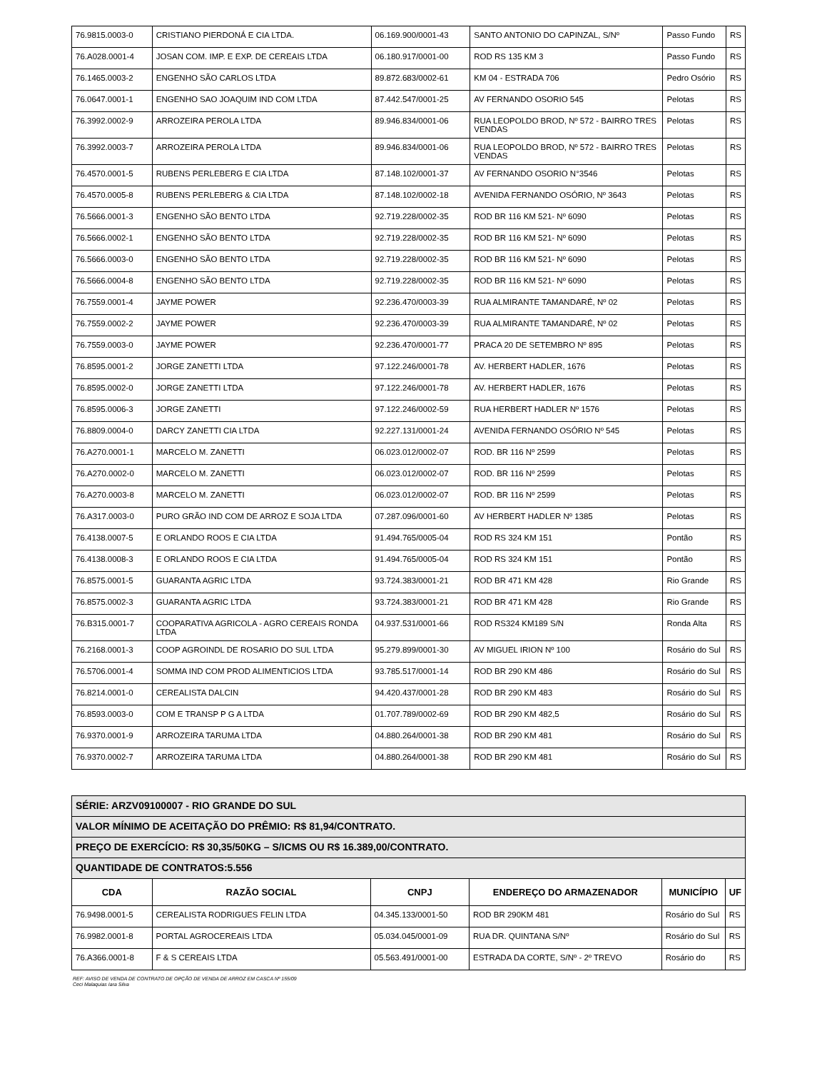| 76.9815.0003-0 | CRISTIANO PIERDONÁ E CIA LTDA. | 06.169.900/0001-43 | SANTO ANTONIO DO CAPINZAL, S/Nº | Passo Fundo | RS |
| 76.A028.0001-4 | JOSAN COM. IMP. E EXP. DE CEREAIS LTDA | 06.180.917/0001-00 | ROD RS 135 KM 3 | Passo Fundo | RS |
| 76.1465.0003-2 | ENGENHO SÃO CARLOS LTDA | 89.872.683/0002-61 | KM 04 - ESTRADA 706 | Pedro Osório | RS |
| 76.0647.0001-1 | ENGENHO SAO JOAQUIM IND COM LTDA | 87.442.547/0001-25 | AV FERNANDO OSORIO 545 | Pelotas | RS |
| 76.3992.0002-9 | ARROZEIRA PEROLA LTDA | 89.946.834/0001-06 | RUA LEOPOLDO BROD, Nº 572 - BAIRRO TRES VENDAS | Pelotas | RS |
| 76.3992.0003-7 | ARROZEIRA PEROLA LTDA | 89.946.834/0001-06 | RUA LEOPOLDO BROD, Nº 572 - BAIRRO TRES VENDAS | Pelotas | RS |
| 76.4570.0001-5 | RUBENS PERLEBERG E CIA LTDA | 87.148.102/0001-37 | AV FERNANDO OSORIO N°3546 | Pelotas | RS |
| 76.4570.0005-8 | RUBENS PERLEBERG & CIA LTDA | 87.148.102/0002-18 | AVENIDA FERNANDO OSÓRIO, Nº 3643 | Pelotas | RS |
| 76.5666.0001-3 | ENGENHO SÃO BENTO LTDA | 92.719.228/0002-35 | ROD BR 116 KM 521- Nº 6090 | Pelotas | RS |
| 76.5666.0002-1 | ENGENHO SÃO BENTO LTDA | 92.719.228/0002-35 | ROD BR 116 KM 521- Nº 6090 | Pelotas | RS |
| 76.5666.0003-0 | ENGENHO SÃO BENTO LTDA | 92.719.228/0002-35 | ROD BR 116 KM 521- Nº 6090 | Pelotas | RS |
| 76.5666.0004-8 | ENGENHO SÃO BENTO LTDA | 92.719.228/0002-35 | ROD BR 116 KM 521- Nº 6090 | Pelotas | RS |
| 76.7559.0001-4 | JAYME POWER | 92.236.470/0003-39 | RUA ALMIRANTE TAMANDARÉ, Nº 02 | Pelotas | RS |
| 76.7559.0002-2 | JAYME POWER | 92.236.470/0003-39 | RUA ALMIRANTE TAMANDARÉ, Nº 02 | Pelotas | RS |
| 76.7559.0003-0 | JAYME POWER | 92.236.470/0001-77 | PRACA 20 DE SETEMBRO Nº 895 | Pelotas | RS |
| 76.8595.0001-2 | JORGE ZANETTI LTDA | 97.122.246/0001-78 | AV. HERBERT HADLER, 1676 | Pelotas | RS |
| 76.8595.0002-0 | JORGE ZANETTI LTDA | 97.122.246/0001-78 | AV. HERBERT HADLER, 1676 | Pelotas | RS |
| 76.8595.0006-3 | JORGE ZANETTI | 97.122.246/0002-59 | RUA HERBERT HADLER Nº 1576 | Pelotas | RS |
| 76.8809.0004-0 | DARCY ZANETTI CIA LTDA | 92.227.131/0001-24 | AVENIDA FERNANDO OSÓRIO Nº 545 | Pelotas | RS |
| 76.A270.0001-1 | MARCELO M. ZANETTI | 06.023.012/0002-07 | ROD. BR 116 Nº 2599 | Pelotas | RS |
| 76.A270.0002-0 | MARCELO M. ZANETTI | 06.023.012/0002-07 | ROD. BR 116 Nº 2599 | Pelotas | RS |
| 76.A270.0003-8 | MARCELO M. ZANETTI | 06.023.012/0002-07 | ROD. BR 116 Nº 2599 | Pelotas | RS |
| 76.A317.0003-0 | PURO GRÃO IND COM DE ARROZ E SOJA LTDA | 07.287.096/0001-60 | AV HERBERT HADLER Nº 1385 | Pelotas | RS |
| 76.4138.0007-5 | E ORLANDO ROOS E CIA LTDA | 91.494.765/0005-04 | ROD RS 324 KM 151 | Pontão | RS |
| 76.4138.0008-3 | E ORLANDO ROOS E CIA LTDA | 91.494.765/0005-04 | ROD RS 324 KM 151 | Pontão | RS |
| 76.8575.0001-5 | GUARANTA AGRIC LTDA | 93.724.383/0001-21 | ROD BR 471 KM 428 | Rio Grande | RS |
| 76.8575.0002-3 | GUARANTA AGRIC LTDA | 93.724.383/0001-21 | ROD BR 471 KM 428 | Rio Grande | RS |
| 76.B315.0001-7 | COOPARATIVA AGRICOLA - AGRO CEREAIS RONDA LTDA | 04.937.531/0001-66 | ROD RS324 KM189 S/N | Ronda Alta | RS |
| 76.2168.0001-3 | COOP AGROINDL DE ROSARIO DO SUL LTDA | 95.279.899/0001-30 | AV MIGUEL IRION Nº 100 | Rosário do Sul | RS |
| 76.5706.0001-4 | SOMMA IND COM PROD ALIMENTICIOS LTDA | 93.785.517/0001-14 | ROD BR 290 KM 486 | Rosário do Sul | RS |
| 76.8214.0001-0 | CEREALISTA DALCIN | 94.420.437/0001-28 | ROD BR 290 KM 483 | Rosário do Sul | RS |
| 76.8593.0003-0 | COM E TRANSP P G A LTDA | 01.707.789/0002-69 | ROD BR 290 KM 482,5 | Rosário do Sul | RS |
| 76.9370.0001-9 | ARROZEIRA TARUMA LTDA | 04.880.264/0001-38 | ROD BR 290 KM 481 | Rosário do Sul | RS |
| 76.9370.0002-7 | ARROZEIRA TARUMA LTDA | 04.880.264/0001-38 | ROD BR 290 KM 481 | Rosário do Sul | RS |
| SÉRIE: ARZV09100007 - RIO GRANDE DO SUL | | | | | |
| VALOR MÍNIMO DE ACEITAÇÃO DO PRÊMIO: R$ 81,94/CONTRATO. | | | | | |
| PREÇO DE EXERCÍCIO: R$ 30,35/50KG – S/ICMS OU R$ 16.389,00/CONTRATO. | | | | | |
| QUANTIDADE DE CONTRATOS:5.556 | | | | | |
| CDA | RAZÃO SOCIAL | CNPJ | ENDEREÇO DO ARMAZENADOR | MUNICÍPIO | UF |
| 76.9498.0001-5 | CEREALISTA RODRIGUES FELIN LTDA | 04.345.133/0001-50 | ROD BR 290KM 481 | Rosário do Sul | RS |
| 76.9982.0001-8 | PORTAL AGROCEREAIS LTDA | 05.034.045/0001-09 | RUA DR. QUINTANA S/Nº | Rosário do Sul | RS |
| 76.A366.0001-8 | F & S CEREAIS LTDA | 05.563.491/0001-00 | ESTRADA DA CORTE, S/Nº - 2º TREVO | Rosário do | RS |
REF: AVISO DE VENDA DE CONTRATO DE OPÇÃO DE VENDA DE ARROZ EM CASCA Nº 155/09
Ceci Malaquias Iara Silva